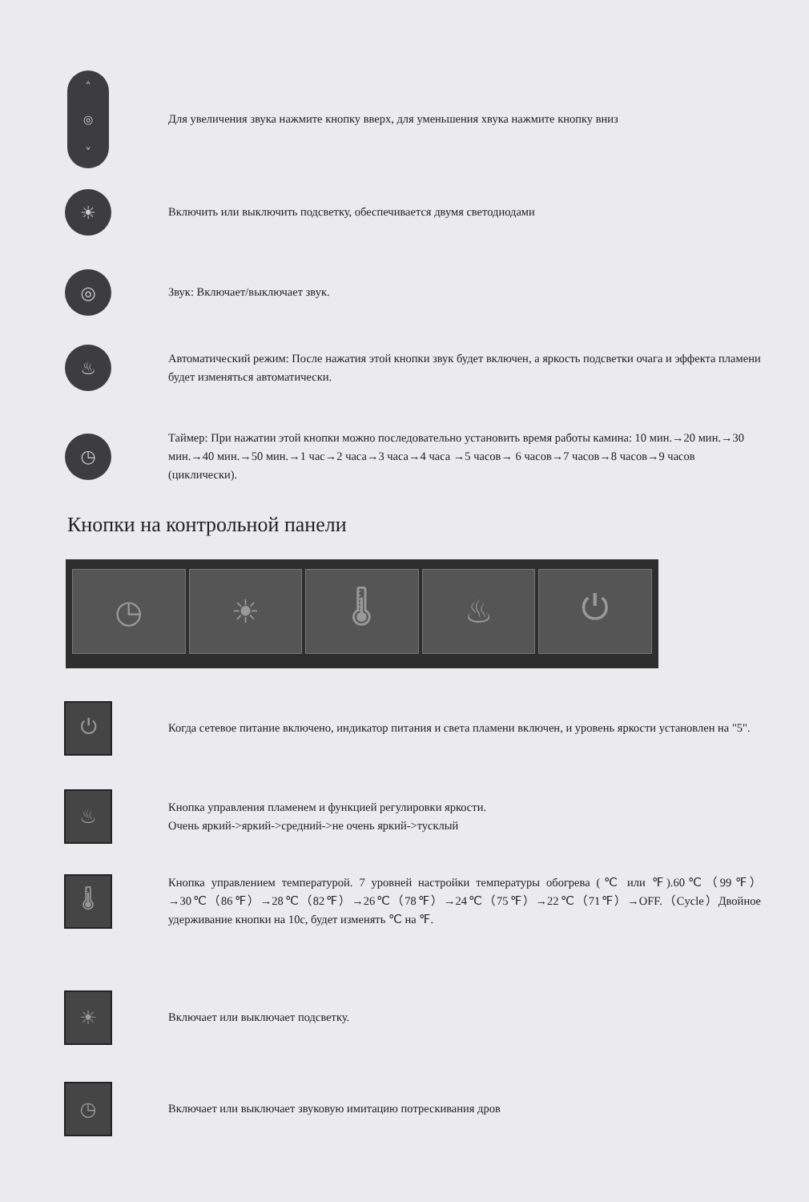˄
◎
˅
Для увеличения звука нажмите кнопку вверх, для уменьшения хвука нажмите кнопку вниз
☀
Включить или выключить подсветку, обеспечивается двумя светодиодами
◎
Звук: Включает/выключает звук.
♨
Автоматический режим: После нажатия этой кнопки звук будет включен, а яркость подсветки очага и эффекта пламени будет изменяться автоматически.
◷
Таймер: При нажатии этой кнопки можно последовательно установить время работы камина: 10 мин.→20 мин.→30 мин.→40 мин.→50 мин.→1 час→2 часа→3 часа→4 часа →5 часов→ 6 часов→7 часов→8 часов→9 часов (циклически).
Кнопки на контрольной панели
◷ ☀ 🌡 ♨ ⏻
⏻
Когда сетевое питание включено, индикатор питания и света пламени включен, и уровень яркости установлен на "5".
♨
Кнопка управления пламенем и функцией регулировки яркости.
Очень яркий->яркий->средний->не очень яркий->тусклый
🌡
Кнопка управлением температурой. 7 уровней настройки температуры обогрева (℃ или ℉).60℃（99℉）→30℃（86℉）→28℃（82℉）→26℃（78℉）→24℃（75℉）→22℃（71℉）→OFF.（Cycle）Двойное удерживание кнопки на 10с, будет изменять ℃ на ℉.
☀
Включает или выключает подсветку.
◷
Включает или выключает звуковую имитацию потрескивания дров